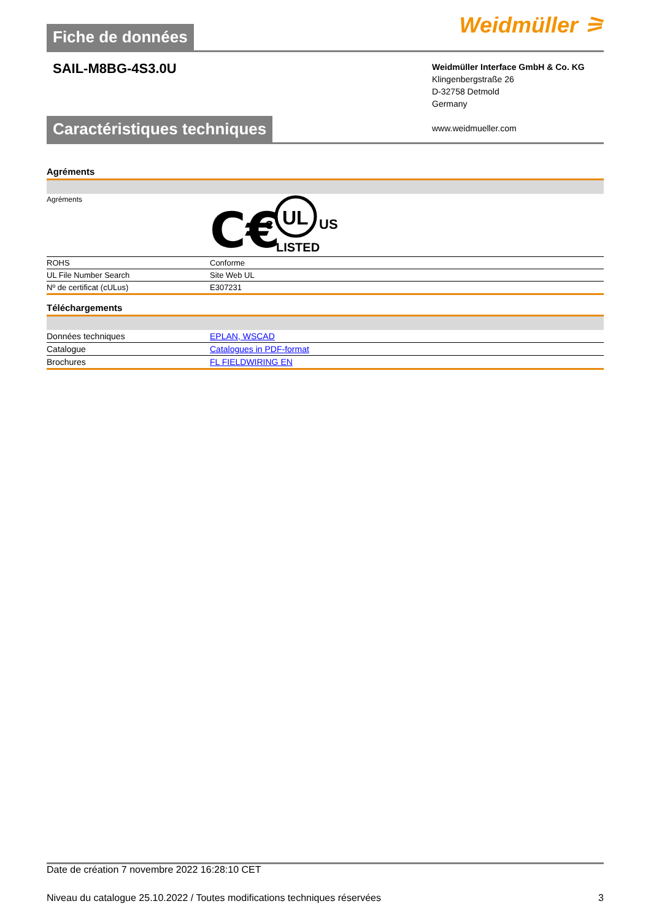Fiche de données
Weidmüller ⚞
SAIL-M8BG-4S3.0U
Weidmüller Interface GmbH & Co. KG
Klingenbergstraße 26
D-32758 Detmold
Germany
www.weidmueller.com
Caractéristiques techniques
Agréments
| Agréments | C€ c UL US LISTED |
| ROHS | Conforme |
| UL File Number Search | Site Web UL |
| Nº de certificat (cULus) | E307231 |
Téléchargements
| Données techniques | EPLAN, WSCAD |
| Catalogue | Catalogues in PDF-format |
| Brochures | FL FIELDWIRING EN |
Date de création 7 novembre 2022 16:28:10 CET
Niveau du catalogue 25.10.2022 / Toutes modifications techniques réservées 3